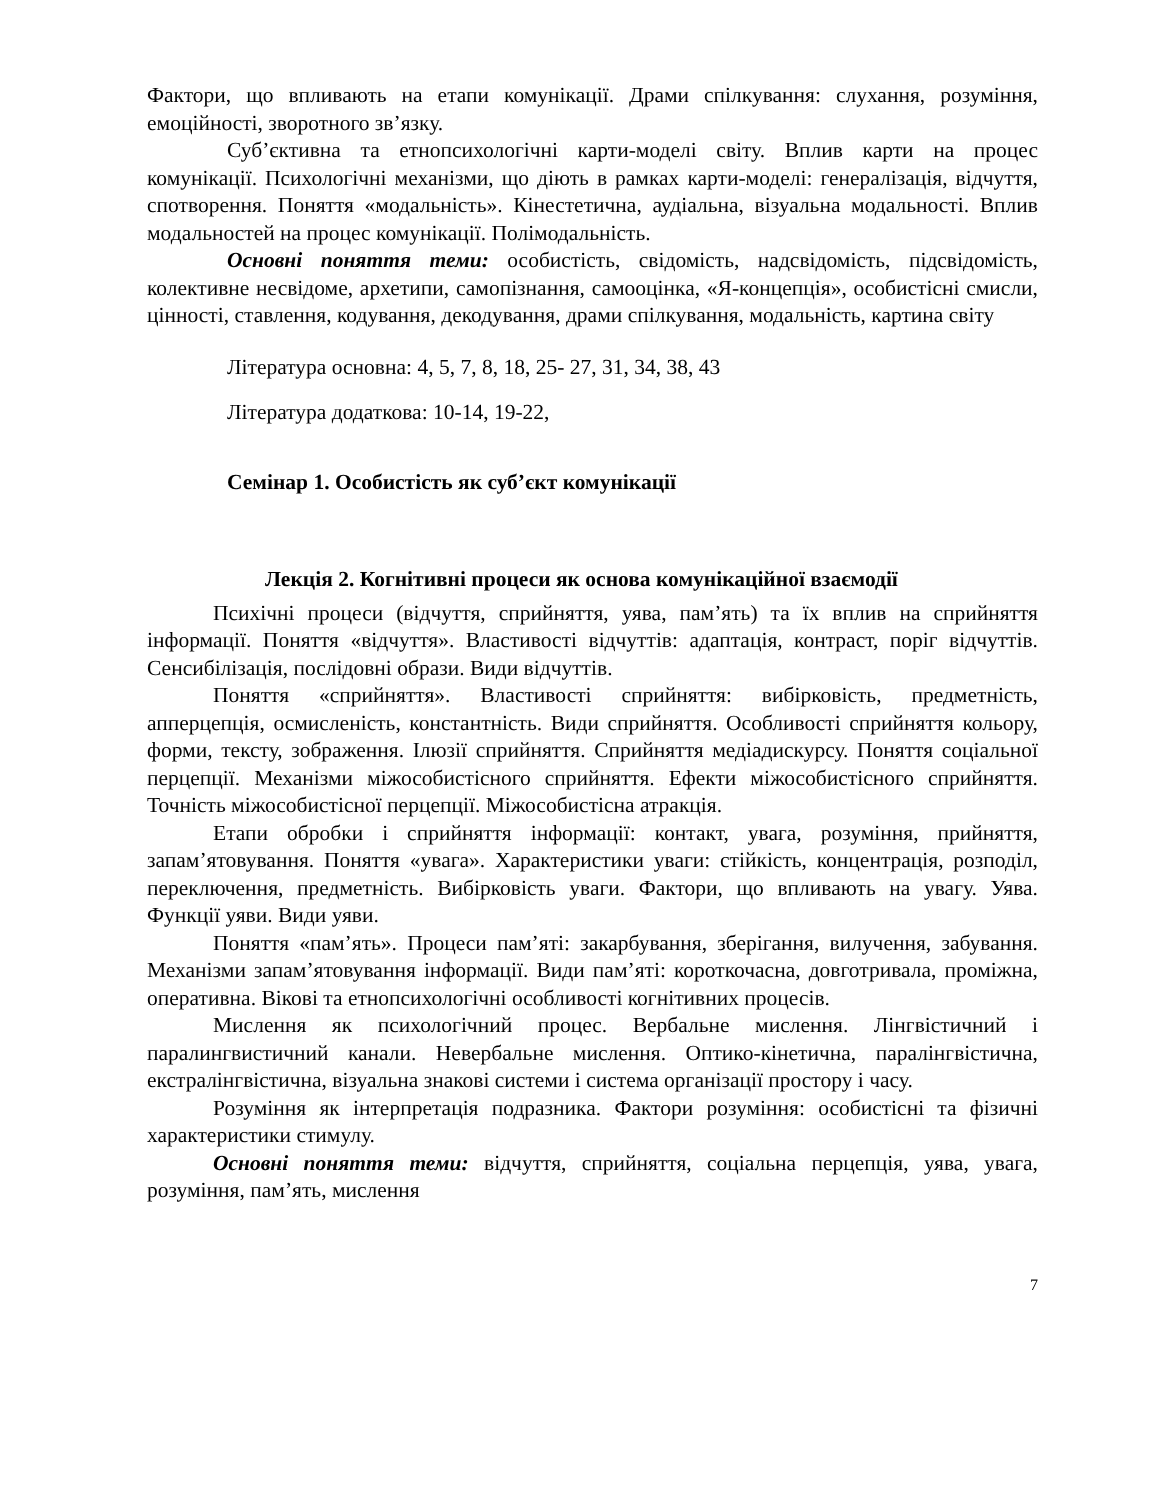Фактори, що впливають на етапи комунікації. Драми спілкування: слухання, розуміння, емоційності, зворотного зв’язку.
Суб’єктивна та етнопсихологічні карти-моделі світу. Вплив карти на процес комунікації. Психологічні механізми, що діють в рамках карти-моделі: генералізація, відчуття, спотворення. Поняття «модальність». Кінестетична, аудіальна, візуальна модальності. Вплив модальностей на процес комунікації. Полімодальність.
Основні поняття теми: особистість, свідомість, надсвідомість, підсвідомість, колективне несвідоме, архетипи, самопізнання, самооцінка, «Я-концепція», особистісні смисли, цінності, ставлення, кодування, декодування, драми спілкування, модальність, картина світу
Література основна: 4, 5, 7, 8, 18, 25- 27, 31, 34, 38, 43
Література додаткова: 10-14, 19-22,
Семінар 1. Особистість як суб’єкт комунікації
Лекція 2. Когнітивні процеси як основа комунікаційної взаємодії
Психічні процеси (відчуття, сприйняття, уява, пам’ять) та їх вплив на сприйняття інформації. Поняття «відчуття». Властивості відчуттів: адаптація, контраст, поріг відчуттів. Сенсибілізація, послідовні образи. Види відчуттів.
Поняття «сприйняття». Властивості сприйняття: вибірковість, предметність, апперцепція, осмисленість, константність. Види сприйняття. Особливості сприйняття кольору, форми, тексту, зображення. Ілюзії сприйняття. Сприйняття медіадискурсу. Поняття соціальної перцепції. Механізми міжособистісного сприйняття. Ефекти міжособистісного сприйняття. Точність міжособистісної перцепції. Міжособистісна атракція.
Етапи обробки і сприйняття інформації: контакт, увага, розуміння, прийняття, запам’ятовування. Поняття «увага». Характеристики уваги: стійкість, концентрація, розподіл, переключення, предметність. Вибірковість уваги. Фактори, що впливають на увагу. Уява. Функції уяви. Види уяви.
Поняття «пам’ять». Процеси пам’яті: закарбування, зберігання, вилучення, забування. Механізми запам’ятовування інформації. Види пам’яті: короткочасна, довготривала, проміжна, оперативна. Вікові та етнопсихологічні особливості когнітивних процесів.
Мислення як психологічний процес. Вербальне мислення. Лінгвістичний і паралингвистичний канали. Невербальне мислення. Оптико-кінетична, паралінгвістична, екстралінгвістична, візуальна знакові системи і система організації простору і часу.
Розуміння як інтерпретація подразника. Фактори розуміння: особистісні та фізичні характеристики стимулу.
Основні поняття теми: відчуття, сприйняття, соціальна перцепція, уява, увага, розуміння, пам’ять, мислення
7